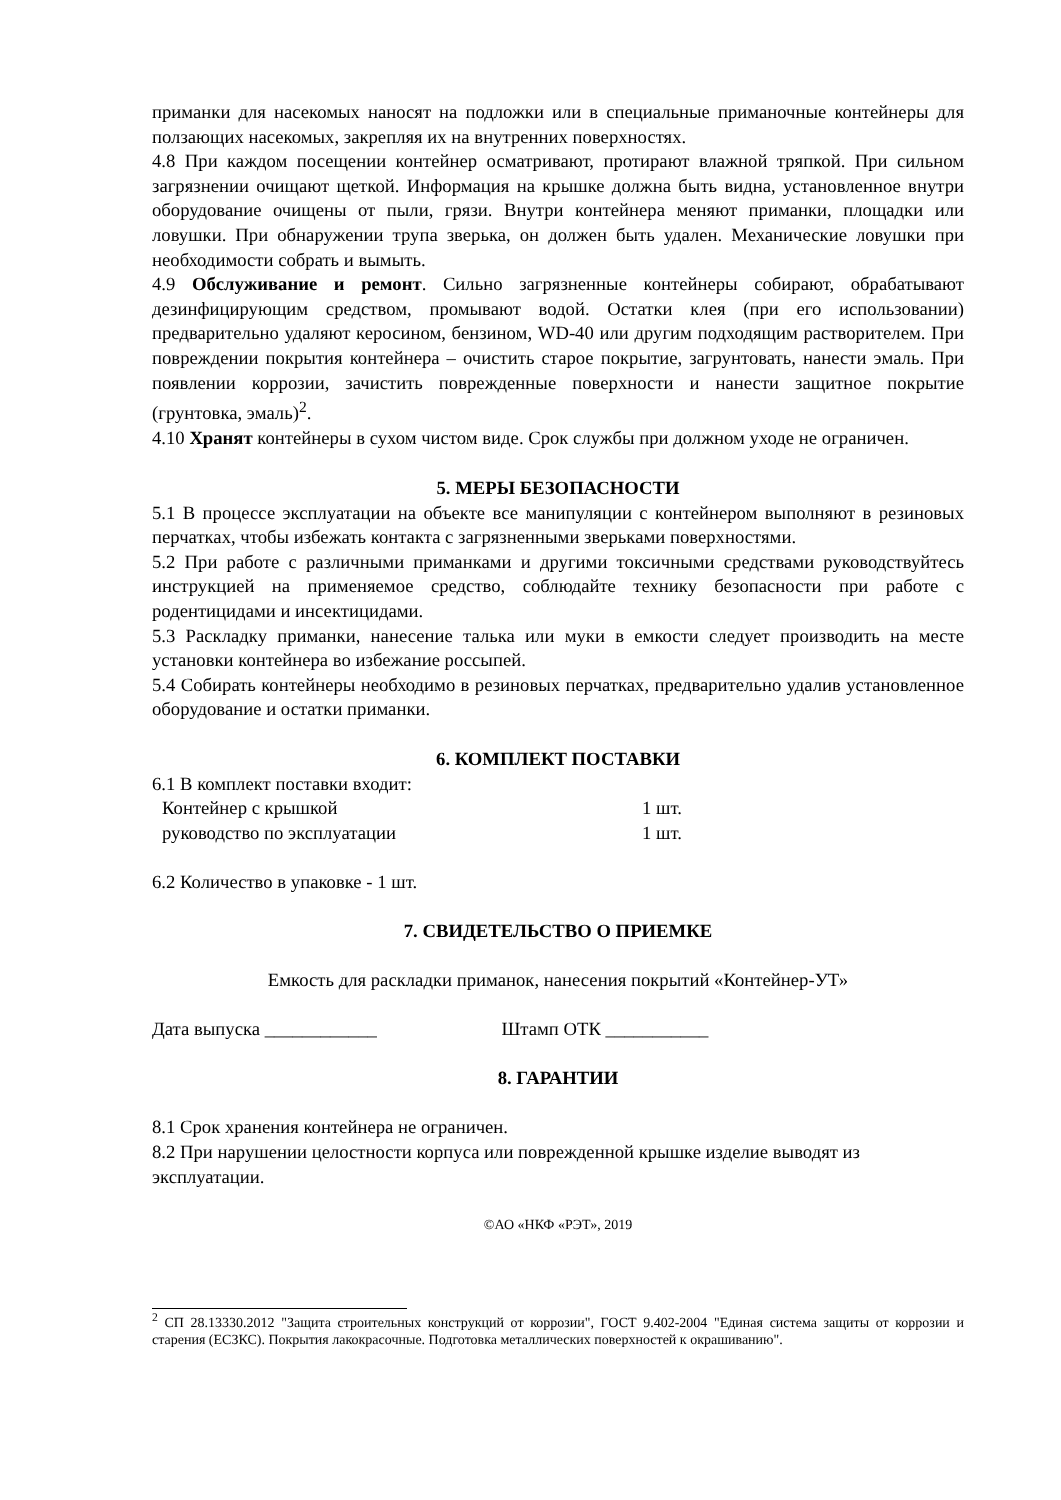приманки для насекомых наносят на подложки или в специальные приманочные контейнеры для ползающих насекомых, закрепляя их на внутренних поверхностях.
4.8 При каждом посещении контейнер осматривают, протирают влажной тряпкой. При сильном загрязнении очищают щеткой. Информация на крышке должна быть видна, установленное внутри оборудование очищены от пыли, грязи. Внутри контейнера меняют приманки, площадки или ловушки. При обнаружении трупа зверька, он должен быть удален. Механические ловушки при необходимости собрать и вымыть.
4.9 Обслуживание и ремонт. Сильно загрязненные контейнеры собирают, обрабатывают дезинфицирующим средством, промывают водой. Остатки клея (при его использовании) предварительно удаляют керосином, бензином, WD-40 или другим подходящим растворителем. При повреждении покрытия контейнера – очистить старое покрытие, загрунтовать, нанести эмаль. При появлении коррозии, зачистить поврежденные поверхности и нанести защитное покрытие (грунтовка, эмаль)<sup>2</sup>.
4.10 Хранят контейнеры в сухом чистом виде. Срок службы при должном уходе не ограничен.
5. МЕРЫ БЕЗОПАСНОСТИ
5.1 В процессе эксплуатации на объекте все манипуляции с контейнером выполняют в резиновых перчатках, чтобы избежать контакта с загрязненными зверьками поверхностями.
5.2 При работе с различными приманками и другими токсичными средствами руководствуйтесь инструкцией на применяемое средство, соблюдайте технику безопасности при работе с родентицидами и инсектицидами.
5.3 Раскладку приманки, нанесение талька или муки в емкости следует производить на месте установки контейнера во избежание россыпей.
5.4 Собирать контейнеры необходимо в резиновых перчатках, предварительно удалив установленное оборудование и остатки приманки.
6. КОМПЛЕКТ ПОСТАВКИ
6.1 В комплект поставки входит:
Контейнер с крышкой 1 шт.
руководство по эксплуатации 1 шт.
6.2 Количество в упаковке - 1 шт.
7. СВИДЕТЕЛЬСТВО О ПРИЕМКЕ
Емкость для раскладки приманок, нанесения покрытий «Контейнер-УТ»
Дата выпуска ____________ Штамп ОТК ___________
8. ГАРАНТИИ
8.1 Срок хранения контейнера не ограничен.
8.2 При нарушении целостности корпуса или поврежденной крышке изделие выводят из эксплуатации.
©АО «НКФ «РЭТ», 2019
<sup>2</sup> СП 28.13330.2012 "Защита строительных конструкций от коррозии", ГОСТ 9.402-2004 "Единая система защиты от коррозии и старения (ЕСЗКС). Покрытия лакокрасочные. Подготовка металлических поверхностей к окрашиванию".